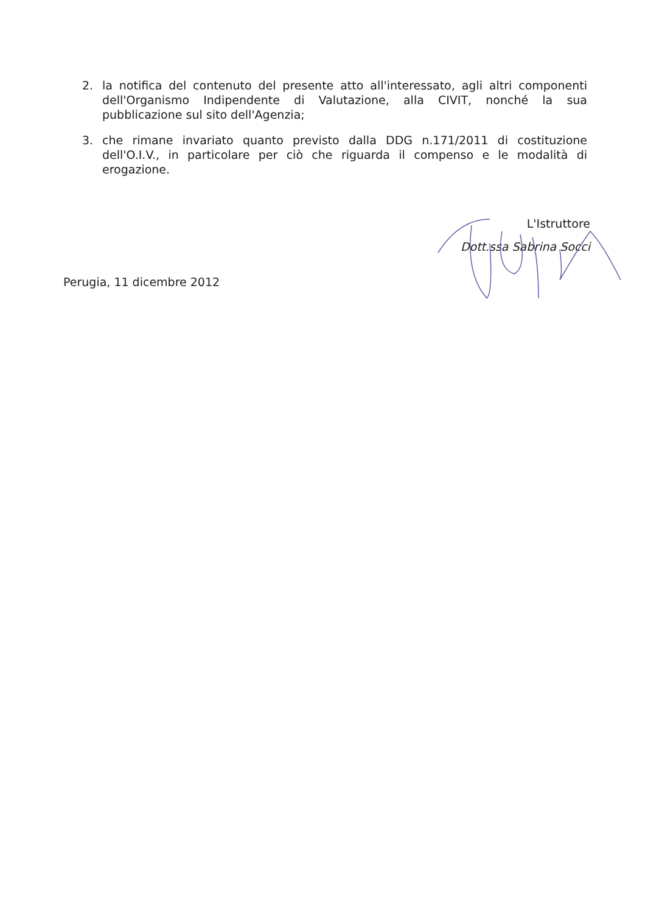2. la notifica del contenuto del presente atto all'interessato, agli altri componenti dell'Organismo Indipendente di Valutazione, alla CIVIT, nonché la sua pubblicazione sul sito dell'Agenzia;
3. che rimane invariato quanto previsto dalla DDG n.171/2011 di costituzione dell'O.I.V., in particolare per ciò che riguarda il compenso e le modalità di erogazione.
L'Istruttore
Dott.ssa Sabrina Socci
Perugia, 11 dicembre 2012